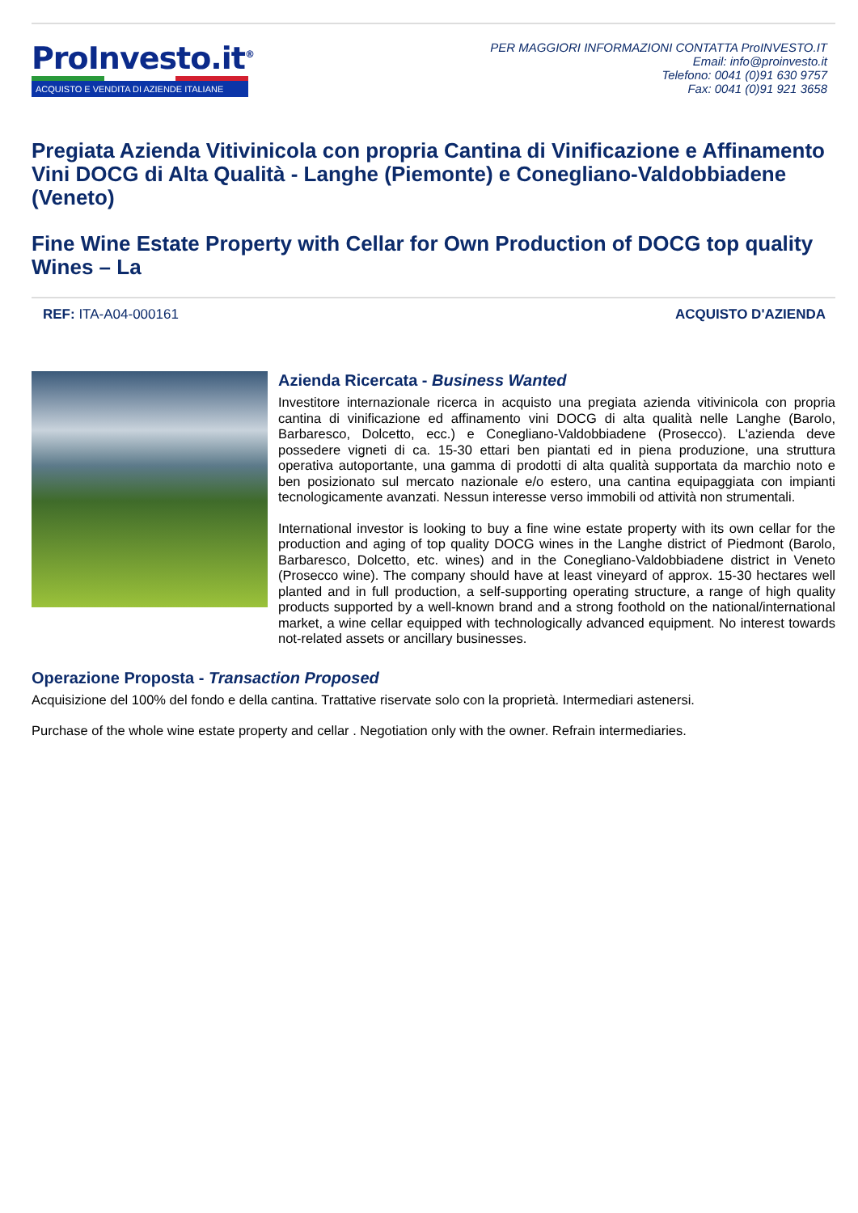ProInvesto.it<sup>®</sup>
ACQUISTO E VENDITA DI AZIENDE ITALIANE
PER MAGGIORI INFORMAZIONI CONTATTA ProINVESTO.IT
Email: info@proinvesto.it
Telefono: 0041 (0)91 630 9757
Fax: 0041 (0)91 921 3658
Pregiata Azienda Vitivinicola con propria Cantina di Vinificazione e Affinamento Vini DOCG di Alta Qualità - Langhe (Piemonte) e Conegliano-Valdobbiadene (Veneto)
Fine Wine Estate Property with Cellar for Own Production of DOCG top quality Wines – La
REF: ITA-A04-000161 ACQUISTO D'AZIENDA
Azienda Ricercata - Business Wanted
Investitore internazionale ricerca in acquisto una pregiata azienda vitivinicola con propria cantina di vinificazione ed affinamento vini DOCG di alta qualità nelle Langhe (Barolo, Barbaresco, Dolcetto, ecc.) e Conegliano-Valdobbiadene (Prosecco). L'azienda deve possedere vigneti di ca. 15-30 ettari ben piantati ed in piena produzione, una struttura operativa autoportante, una gamma di prodotti di alta qualità supportata da marchio noto e ben posizionato sul mercato nazionale e/o estero, una cantina equipaggiata con impianti tecnologicamente avanzati. Nessun interesse verso immobili od attività non strumentali.
International investor is looking to buy a fine wine estate property with its own cellar for the production and aging of top quality DOCG wines in the Langhe district of Piedmont (Barolo, Barbaresco, Dolcetto, etc. wines) and in the Conegliano-Valdobbiadene district in Veneto (Prosecco wine). The company should have at least vineyard of approx. 15-30 hectares well planted and in full production, a self-supporting operating structure, a range of high quality products supported by a well-known brand and a strong foothold on the national/international market, a wine cellar equipped with technologically advanced equipment. No interest towards not-related assets or ancillary businesses.
Operazione Proposta - Transaction Proposed
Acquisizione del 100% del fondo e della cantina. Trattative riservate solo con la proprietà. Intermediari astenersi.
Purchase of the whole wine estate property and cellar . Negotiation only with the owner. Refrain intermediaries.